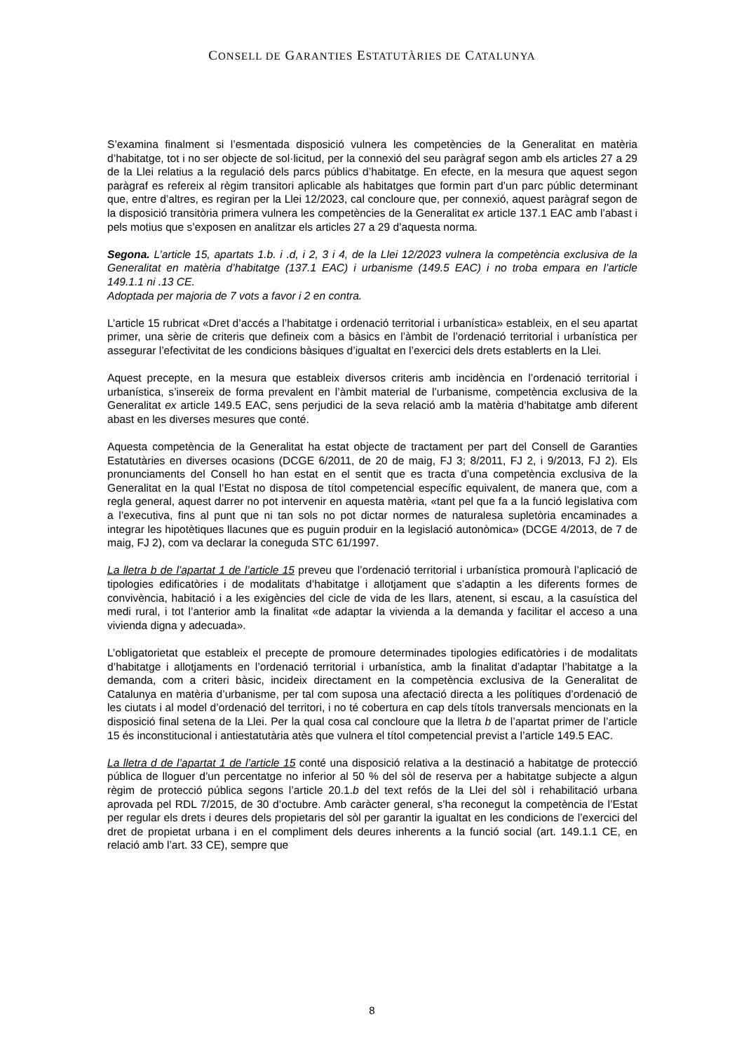CONSELL DE GARANTIES ESTATUTÀRIES DE CATALUNYA
S’examina finalment si l’esmentada disposició vulnera les competències de la Generalitat en matèria d’habitatge, tot i no ser objecte de sol·licitud, per la connexió del seu paràgraf segon amb els articles 27 a 29 de la Llei relatius a la regulació dels parcs públics d’habitatge. En efecte, en la mesura que aquest segon paràgraf es refereix al règim transitori aplicable als habitatges que formin part d’un parc públic determinant que, entre d’altres, es regiran per la Llei 12/2023, cal concloure que, per connexió, aquest paràgraf segon de la disposició transitòria primera vulnera les competències de la Generalitat ex article 137.1 EAC amb l’abast i pels motius que s’exposen en analitzar els articles 27 a 29 d’aquesta norma.
Segona. L’article 15, apartats 1.b. i .d, i 2, 3 i 4, de la Llei 12/2023 vulnera la competència exclusiva de la Generalitat en matèria d’habitatge (137.1 EAC) i urbanisme (149.5 EAC) i no troba empara en l’article 149.1.1 ni .13 CE.
Adoptada per majoria de 7 vots a favor i 2 en contra.
L’article 15 rubricat «Dret d’accés a l’habitatge i ordenació territorial i urbanística» estableix, en el seu apartat primer, una sèrie de criteris que defineix com a bàsics en l’àmbit de l’ordenació territorial i urbanística per assegurar l’efectivitat de les condicions bàsiques d’igualtat en l’exercici dels drets establerts en la Llei.
Aquest precepte, en la mesura que estableix diversos criteris amb incidència en l’ordenació territorial i urbanística, s’insereix de forma prevalent en l’àmbit material de l’urbanisme, competència exclusiva de la Generalitat ex article 149.5 EAC, sens perjudici de la seva relació amb la matèria d’habitatge amb diferent abast en les diverses mesures que conté.
Aquesta competència de la Generalitat ha estat objecte de tractament per part del Consell de Garanties Estatutàries en diverses ocasions (DCGE 6/2011, de 20 de maig, FJ 3; 8/2011, FJ 2, i 9/2013, FJ 2). Els pronunciaments del Consell ho han estat en el sentit que es tracta d’una competència exclusiva de la Generalitat en la qual l’Estat no disposa de títol competencial específic equivalent, de manera que, com a regla general, aquest darrer no pot intervenir en aquesta matèria, «tant pel que fa a la funció legislativa com a l’executiva, fins al punt que ni tan sols no pot dictar normes de naturalesa supletòria encaminades a integrar les hipotètiques llacunes que es puguin produir en la legislació autonòmica» (DCGE 4/2013, de 7 de maig, FJ 2), com va declarar la coneguda STC 61/1997.
La lletra b de l’apartat 1 de l’article 15 preveu que l’ordenació territorial i urbanística promourà l’aplicació de tipologies edificatòries i de modalitats d’habitatge i allotjament que s’adaptin a les diferents formes de convivència, habitació i a les exigències del cicle de vida de les llars, atenent, si escau, a la casuística del medi rural, i tot l’anterior amb la finalitat «de adaptar la vivienda a la demanda y facilitar el acceso a una vivienda digna y adecuada».
L’obligatorietat que estableix el precepte de promoure determinades tipologies edificatòries i de modalitats d’habitatge i allotjaments en l’ordenació territorial i urbanística, amb la finalitat d’adaptar l’habitatge a la demanda, com a criteri bàsic, incideix directament en la competència exclusiva de la Generalitat de Catalunya en matèria d’urbanisme, per tal com suposa una afectació directa a les polítiques d’ordenació de les ciutats i al model d’ordenació del territori, i no té cobertura en cap dels títols tranversals mencionats en la disposició final setena de la Llei. Per la qual cosa cal concloure que la lletra b de l’apartat primer de l’article 15 és inconstitucional i antiestatutària atès que vulnera el títol competencial previst a l’article 149.5 EAC.
La lletra d de l’apartat 1 de l’article 15 conté una disposició relativa a la destinació a habitatge de protecció pública de lloguer d’un percentatge no inferior al 50 % del sòl de reserva per a habitatge subjecte a algun règim de protecció pública segons l’article 20.1.b del text refós de la Llei del sòl i rehabilitació urbana aprovada pel RDL 7/2015, de 30 d’octubre. Amb caràcter general, s’ha reconegut la competència de l’Estat per regular els drets i deures dels propietaris del sòl per garantir la igualtat en les condicions de l’exercici del dret de propietat urbana i en el compliment dels deures inherents a la funció social (art. 149.1.1 CE, en relació amb l’art. 33 CE), sempre que
8